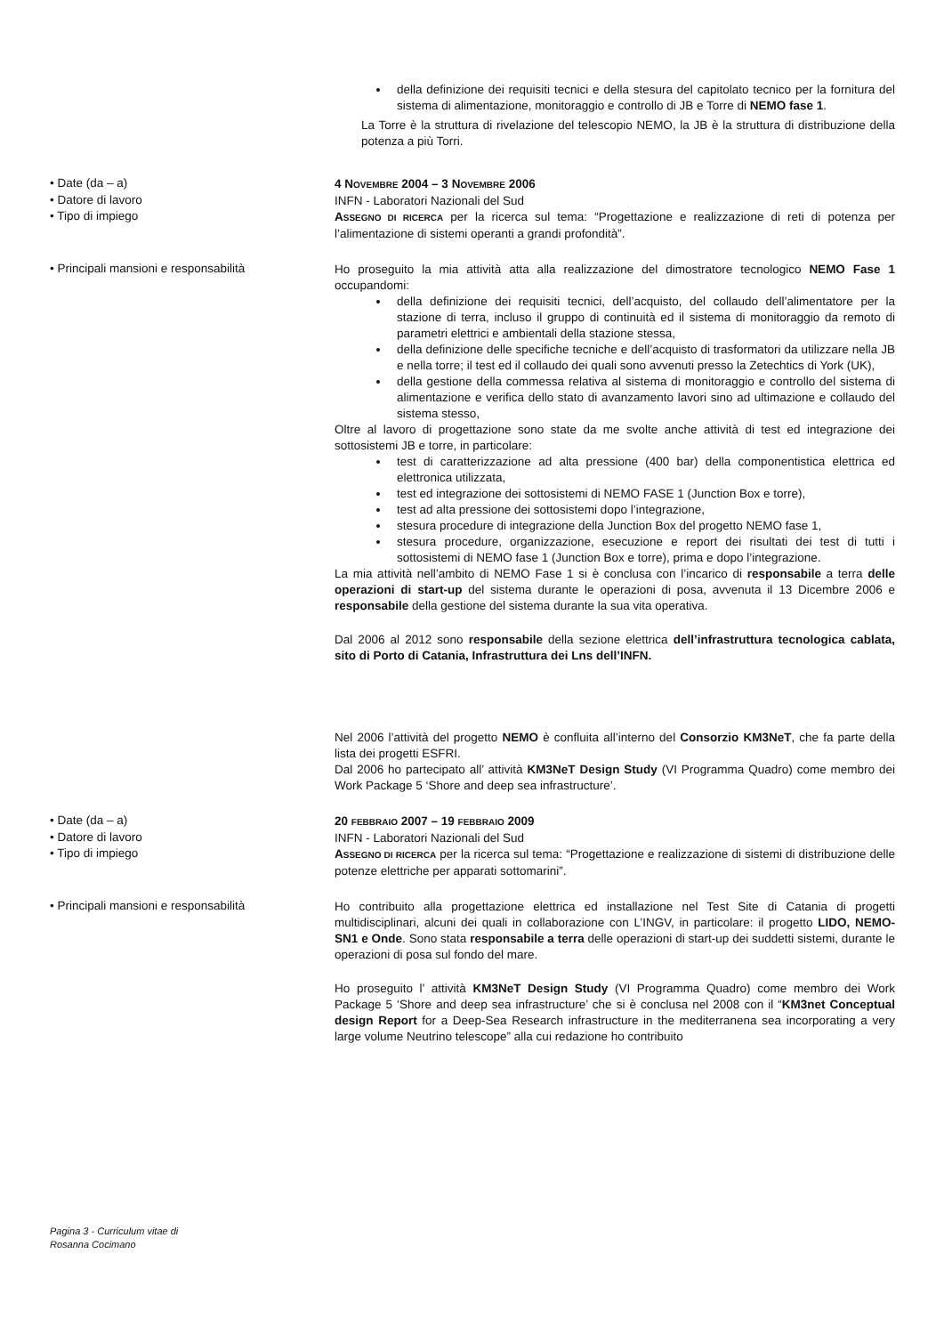della definizione dei requisiti tecnici e della stesura del capitolato tecnico per la fornitura del sistema di alimentazione, monitoraggio e controllo di JB e Torre di NEMO fase 1.
La Torre è la struttura di rivelazione del telescopio NEMO, la JB è la struttura di distribuzione della potenza a più Torri.
• Date (da – a)
4 NOVEMBRE 2004 – 3 NOVEMBRE 2006
• Datore di lavoro
INFN - Laboratori Nazionali del Sud
• Tipo di impiego
ASSEGNO DI RICERCA per la ricerca sul tema: “Progettazione e realizzazione di reti di potenza per l’alimentazione di sistemi operanti a grandi profondità”.
• Principali mansioni e responsabilità
Ho proseguito la mia attività atta alla realizzazione del dimostratore tecnologico NEMO Fase 1 occupandomi:
della definizione dei requisiti tecnici, dell’acquisto, del collaudo dell’alimentatore per la stazione di terra, incluso il gruppo di continuità ed il sistema di monitoraggio da remoto di parametri elettrici e ambientali della stazione stessa,
della definizione delle specifiche tecniche e dell’acquisto di trasformatori da utilizzare nella JB e nella torre; il test ed il collaudo dei quali sono avvenuti presso la Zetechtics di York (UK),
della gestione della commessa relativa al sistema di monitoraggio e controllo del sistema di alimentazione e verifica dello stato di avanzamento lavori sino ad ultimazione e collaudo del sistema stesso,
Oltre al lavoro di progettazione sono state da me svolte anche attività di test ed integrazione dei sottosistemi JB e torre, in particolare:
test di caratterizzazione ad alta pressione (400 bar) della componentistica elettrica ed elettronica utilizzata,
test ed integrazione dei sottosistemi di NEMO FASE 1 (Junction Box e torre),
test ad alta pressione dei sottosistemi dopo l’integrazione,
stesura procedure di integrazione della Junction Box del progetto NEMO fase 1,
stesura procedure, organizzazione, esecuzione e report dei risultati dei test di tutti i sottosistemi di NEMO fase 1 (Junction Box e torre), prima e dopo l’integrazione.
La mia attività nell’ambito di NEMO Fase 1 si è conclusa con l’incarico di responsabile a terra delle operazioni di start-up del sistema durante le operazioni di posa, avvenuta il 13 Dicembre 2006 e responsabile della gestione del sistema durante la sua vita operativa.
Dal 2006 al 2012 sono responsabile della sezione elettrica dell’infrastruttura tecnologica cablata, sito di Porto di Catania, Infrastruttura dei Lns dell’INFN.
Nel 2006 l’attività del progetto NEMO è confluita all’interno del Consorzio KM3NeT, che fa parte della lista dei progetti ESFRI.
Dal 2006 ho partecipato all’ attività KM3NeT Design Study (VI Programma Quadro) come membro dei Work Package 5 ‘Shore and deep sea infrastructure’.
• Date (da – a)
20 FEBBRAIO 2007 – 19 FEBBRAIO 2009
• Datore di lavoro
INFN - Laboratori Nazionali del Sud
• Tipo di impiego
ASSEGNO DI RICERCA per la ricerca sul tema: “Progettazione e realizzazione di sistemi di distribuzione delle potenze elettriche per apparati sottomarini”.
• Principali mansioni e responsabilità
Ho contribuito alla progettazione elettrica ed installazione nel Test Site di Catania di progetti multidisciplinari, alcuni dei quali in collaborazione con L’INGV, in particolare: il progetto LIDO, NEMO-SN1 e Onde. Sono stata responsabile a terra delle operazioni di start-up dei suddetti sistemi, durante le operazioni di posa sul fondo del mare.
Ho proseguito l’ attività KM3NeT Design Study (VI Programma Quadro) come membro dei Work Package 5 ‘Shore and deep sea infrastructure’ che si è conclusa nel 2008 con il “KM3net Conceptual design Report for a Deep-Sea Research infrastructure in the mediterranena sea incorporating a very large volume Neutrino telescope” alla cui redazione ho contribuito
Pagina 3 - Curriculum vitae di
Rosanna Cocimano